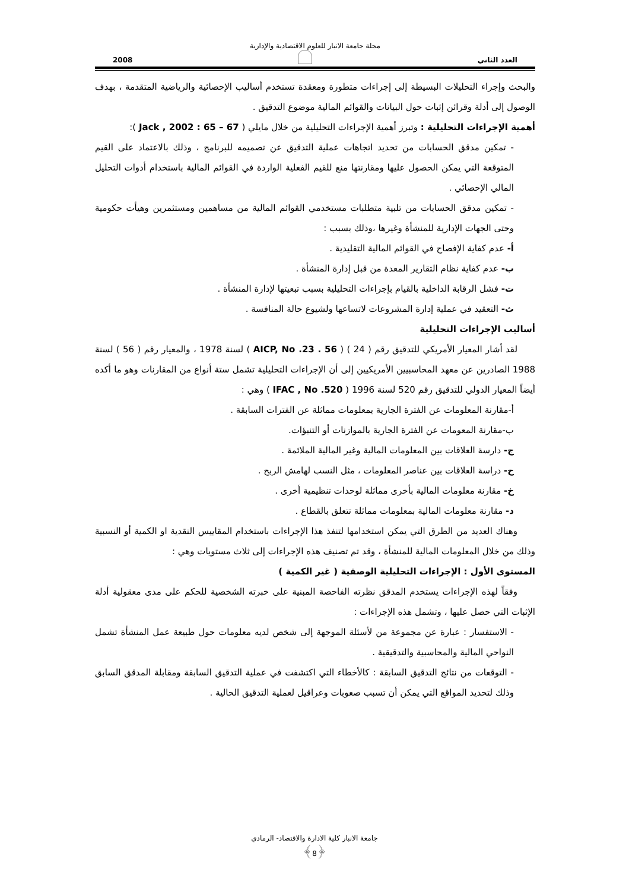مجلة جامعة الانبار للعلوم الاقتصادية والإدارية
العدد الثاني 2008
والبحث وإجراء التحليلات البسيطة إلى إجراءات متطورة ومعقدة تستخدم أساليب الإحصائية والرياضية المتقدمة ، بهدف الوصول إلى أدلة وقرائن إثبات حول البيانات والقوائم المالية موضوع التدقيق .
أهمية الإجراءات التحليلية : وتبرز أهمية الإجراءات التحليلية من خلال مايلي ( Jack , 2002 : 65 – 67 ):
- تمكين مدقق الحسابات من تحديد اتجاهات عملية التدقيق عن تصميمه للبرنامج ، وذلك بالاعتماد على القيم المتوقعة التي يمكن الحصول عليها ومقارنتها منع للقيم الفعلية الواردة في القوائم المالية باستخدام أدوات التحليل المالي الإحصائي .
- تمكين مدقق الحسابات من تلبية متطلبات مستخدمي القوائم المالية من مساهمين ومستثمرين وهيأت حكومية وحتى الجهات الإدارية للمنشأة وغيرها ،وذلك بسبب :
أ- عدم كفاية الإفصاح في القوائم المالية التقليدية .
ب- عدم كفاية نظام التقارير المعدة من قبل إدارة المنشأة .
ت- فشل الرقابة الداخلية بالقيام بإجراءات التحليلية بسبب تبعيتها لإدارة المنشأة .
ث- التعقيد في عملية إدارة المشروعات لاتساعها ولشيوع حالة المنافسة .
أساليب الإجراءات التحليلية
  لقد أشار المعيار الأمريكي للتدقيق رقم ( 24 ) ( AICP, No .23 . 56 ) لسنة 1978 ، والمعيار رقم ( 56 ) لسنة 1988 الصادرين عن معهد المحاسبيين الأمريكيين إلى أن الإجراءات التحليلية تشمل ستة أنواع من المقارنات وهو ما أكده أيضاً المعيار الدولي للتدقيق رقم 520 لسنة 1996 ( IFAC , No .520 ) وهي :
أ-مقارنة المعلومات عن الفترة الجارية بمعلومات مماثلة عن الفترات السابقة .
ب-مقارنة المعومات عن الفترة الجارية بالموازنات أو التنبؤات.
ج- دارسة العلاقات بين المعلومات المالية وغير المالية الملائمة .
ح- دراسة العلاقات بين عناصر المعلومات ، مثل النسب لهامش الربح .
خ- مقارنة معلومات المالية بأخرى مماثلة لوحدات تنظيمية أخرى .
د- مقارنة معلومات المالية بمعلومات مماثلة تتعلق بالقطاع .
  وهناك العديد من الطرق التي يمكن استخدامها لتنفذ هذا الإجراءات باستخدام المقاييس النقدية او الكمية أو النسبية وذلك من خلال المعلومات المالية للمنشأة ، وقد تم تصنيف هذه الإجراءات إلى ثلاث مستويات وهي :
المستوى الأول : الإجراءات التحليلية الوصفية ( غير الكمية )
  وفقاً لهذه الإجراءات يستخدم المدقق نظرته الفاحصة المبنية على خبرته الشخصية للحكم على مدى معقولية أدلة الإثبات التي حصل عليها ، وتشمل هذه الإجراءات :
- الاستفسار : عبارة عن مجموعة من لأسئلة الموجهة إلى شخص لديه معلومات حول طبيعة عمل المنشأة تشمل النواحي المالية والمحاسبية والتدقيقية .
- التوقعات من نتائج التدقيق السابقة : كالأخطاء التي اكتشفت في عملية التدقيق السابقة ومقابلة المدقق السابق وذلك لتحديد المواقع التي يمكن أن تسبب صعوبات وعراقيل لعملية التدقيق الحالية .
جامعة الانبار كلية الادارة والاقتصاد- الرمادي
﴿8﴾